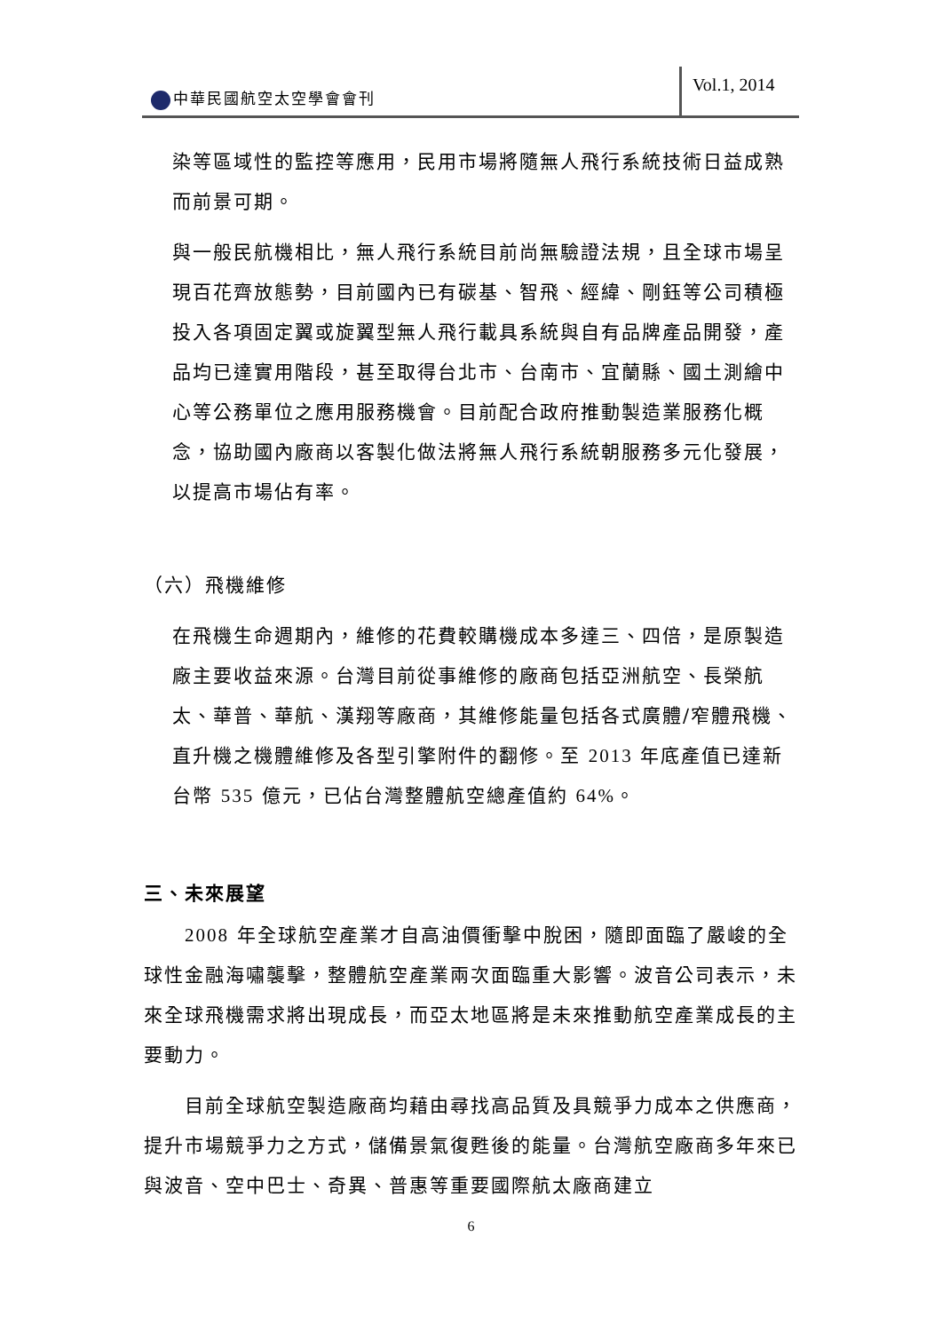中華民國航空太空學會會刊
Vol.1, 2014
染等區域性的監控等應用，民用市場將隨無人飛行系統技術日益成熟而前景可期。
與一般民航機相比，無人飛行系統目前尚無驗證法規，且全球市場呈現百花齊放態勢，目前國內已有碳基、智飛、經緯、剛鈺等公司積極投入各項固定翼或旋翼型無人飛行載具系統與自有品牌產品開發，產品均已達實用階段，甚至取得台北市、台南市、宜蘭縣、國土測繪中心等公務單位之應用服務機會。目前配合政府推動製造業服務化概念，協助國內廠商以客製化做法將無人飛行系統朝服務多元化發展，以提高市場佔有率。
（六）飛機維修
在飛機生命週期內，維修的花費較購機成本多達三、四倍，是原製造廠主要收益來源。台灣目前從事維修的廠商包括亞洲航空、長榮航太、華普、華航、漢翔等廠商，其維修能量包括各式廣體/窄體飛機、直升機之機體維修及各型引擎附件的翻修。至 2013 年底產值已達新台幣 535 億元，已佔台灣整體航空總產值約 64%。
三、未來展望
2008 年全球航空產業才自高油價衝擊中脫困，隨即面臨了嚴峻的全球性金融海嘯襲擊，整體航空產業兩次面臨重大影響。波音公司表示，未來全球飛機需求將出現成長，而亞太地區將是未來推動航空產業成長的主要動力。
目前全球航空製造廠商均藉由尋找高品質及具競爭力成本之供應商，提升市場競爭力之方式，儲備景氣復甦後的能量。台灣航空廠商多年來已與波音、空中巴士、奇異、普惠等重要國際航太廠商建立
6